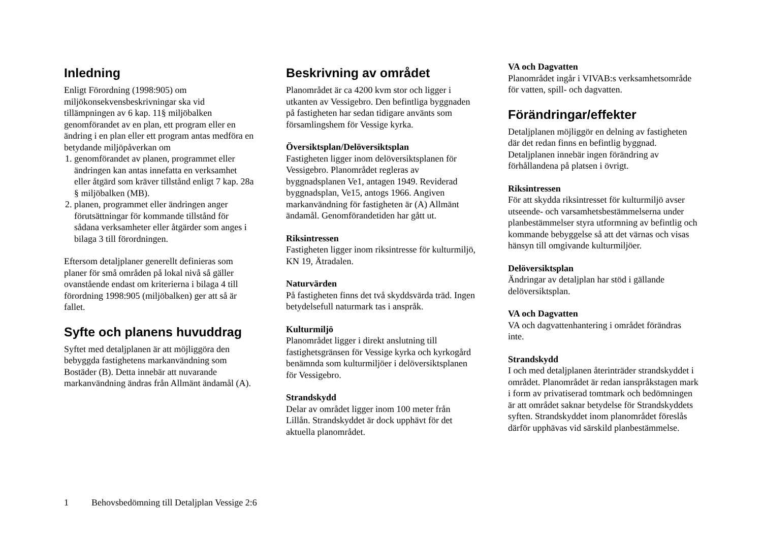Inledning
Enligt Förordning (1998:905) om miljökonsekvensbeskrivningar ska vid tillämpningen av 6 kap. 11§ miljöbalken genomförandet av en plan, ett program eller en ändring i en plan eller ett program antas medföra en betydande miljöpåverkan om
1. genomförandet av planen, programmet eller ändringen kan antas innefatta en verksamhet eller åtgärd som kräver tillstånd enligt 7 kap. 28a § miljöbalken (MB).
2. planen, programmet eller ändringen anger förutsättningar för kommande tillstånd för sådana verksamheter eller åtgärder som anges i bilaga 3 till förordningen.
Eftersom detaljplaner generellt definieras som planer för små områden på lokal nivå så gäller ovanstående endast om kriterierna i bilaga 4 till förordning 1998:905 (miljöbalken) ger att så är fallet.
Syfte och planens huvuddrag
Syftet med detaljplanen är att möjliggöra den bebyggda fastighetens markanvändning som Bostäder (B). Detta innebär att nuvarande markanvändning ändras från Allmänt ändamål (A).
Beskrivning av området
Planområdet är ca 4200 kvm stor och ligger i utkanten av Vessigebro. Den befintliga byggnaden på fastigheten har sedan tidigare använts som församlingshem för Vessige kyrka.
Översiktsplan/Delöversiktsplan
Fastigheten ligger inom delöversiktsplanen för Vessigebro. Planområdet regleras av byggnadsplanen Ve1, antagen 1949. Reviderad byggnadsplan, Ve15, antogs 1966. Angiven markanvändning för fastigheten är (A) Allmänt ändamål. Genomförandetiden har gått ut.
Riksintressen
Fastigheten ligger inom riksintresse för kulturmiljö, KN 19, Ätradalen.
Naturvärden
På fastigheten finns det två skyddsvärda träd. Ingen betydelsefull naturmark tas i anspråk.
Kulturmiljö
Planområdet ligger i direkt anslutning till fastighetsgränsen för Vessige kyrka och kyrkogård benämnda som kulturmiljöer i delöversiktsplanen för Vessigebro.
Strandskydd
Delar av området ligger inom 100 meter från Lillån. Strandskyddet är dock upphävt för det aktuella planområdet.
VA och Dagvatten
Planområdet ingår i VIVAB:s verksamhetsområde för vatten, spill- och dagvatten.
Förändringar/effekter
Detaljplanen möjliggör en delning av fastigheten där det redan finns en befintlig byggnad. Detaljplanen innebär ingen förändring av förhållandena på platsen i övrigt.
Riksintressen
För att skydda riksintresset för kulturmiljö avser utseende- och varsamhetsbestämmelserna under planbestämmelser styra utformning av befintlig och kommande bebyggelse så att det värnas och visas hänsyn till omgivande kulturmiljöer.
Delöversiktsplan
Ändringar av detaljplan har stöd i gällande delöversiktsplan.
VA och Dagvatten
VA och dagvattenhantering i området förändras inte.
Strandskydd
I och med detaljplanen återinträder strandskyddet i området. Planområdet är redan ianspråkstagen mark i form av privatiserad tomtmark och bedömningen är att området saknar betydelse för Strandskyddets syften. Strandskyddet inom planområdet föreslås därför upphävas vid särskild planbestämmelse.
1 Behovsbedömning till Detaljplan Vessige 2:6